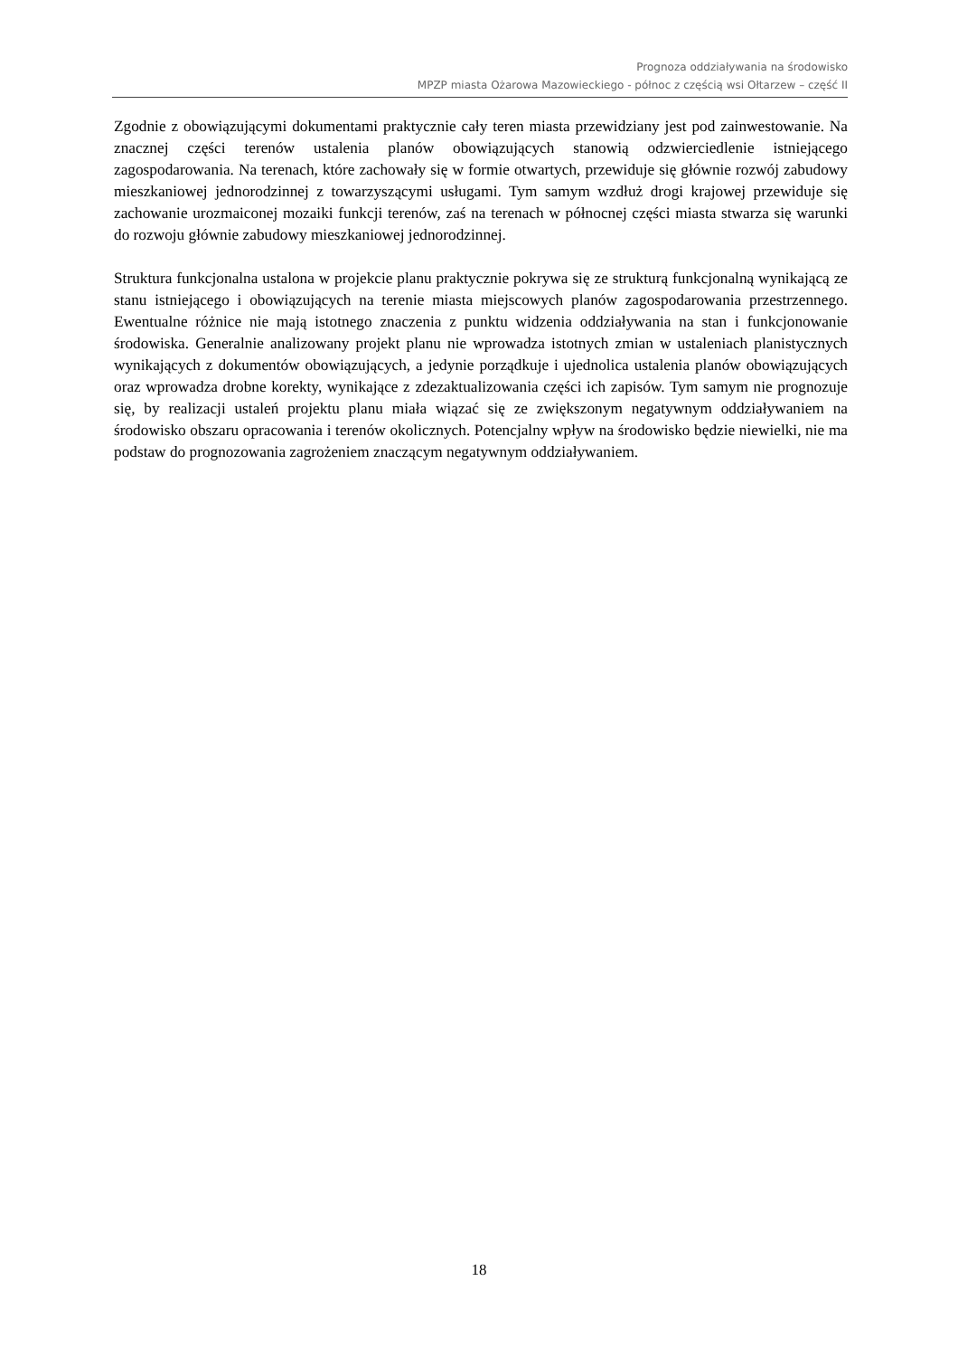Prognoza oddziaływania na środowisko
MPZP miasta Ożarowa Mazowieckiego - północ z częścią wsi Ołtarzew – część II
Zgodnie z obowiązującymi dokumentami praktycznie cały teren miasta przewidziany jest pod zainwestowanie. Na znacznej części terenów ustalenia planów obowiązujących stanowią odzwierciedlenie istniejącego zagospodarowania. Na terenach, które zachowały się w formie otwartych, przewiduje się głównie rozwój zabudowy mieszkaniowej jednorodzinnej z towarzyszącymi usługami. Tym samym wzdłuż drogi krajowej przewiduje się zachowanie urozmaiconej mozaiki funkcji terenów, zaś na terenach w północnej części miasta stwarza się warunki do rozwoju głównie zabudowy mieszkaniowej jednorodzinnej.
Struktura funkcjonalna ustalona w projekcie planu praktycznie pokrywa się ze strukturą funkcjonalną wynikającą ze stanu istniejącego i obowiązujących na terenie miasta miejscowych planów zagospodarowania przestrzennego. Ewentualne różnice nie mają istotnego znaczenia z punktu widzenia oddziaływania na stan i funkcjonowanie środowiska. Generalnie analizowany projekt planu nie wprowadza istotnych zmian w ustaleniach planistycznych wynikających z dokumentów obowiązujących, a jedynie porządkuje i ujednolica ustalenia planów obowiązujących oraz wprowadza drobne korekty, wynikające z zdezaktualizowania części ich zapisów. Tym samym nie prognozuje się, by realizacji ustaleń projektu planu miała wiązać się ze zwiększonym negatywnym oddziaływaniem na środowisko obszaru opracowania i terenów okolicznych. Potencjalny wpływ na środowisko będzie niewielki, nie ma podstaw do prognozowania zagrożeniem znaczącym negatywnym oddziaływaniem.
18